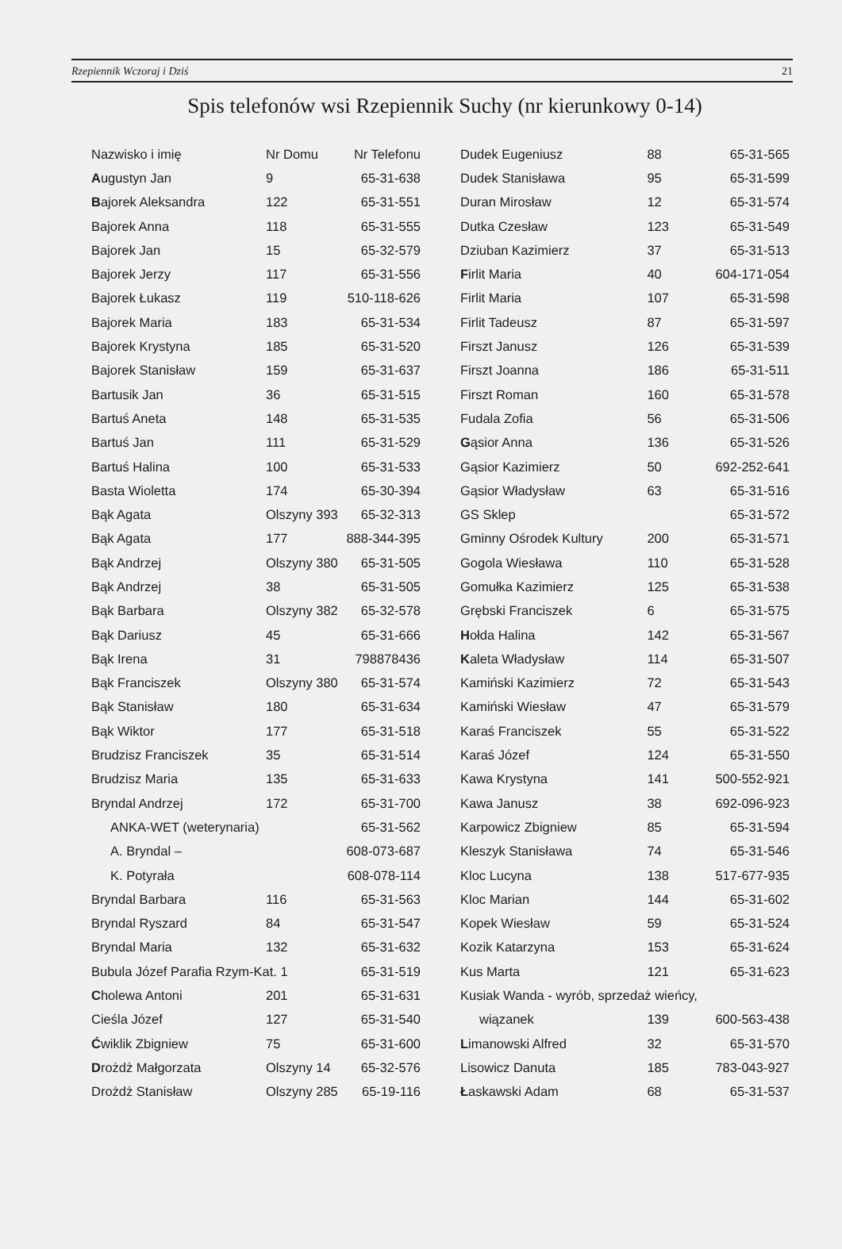Rzepiennik Wczoraj i Dziś 21
Spis telefonów wsi Rzepiennik Suchy (nr kierunkowy 0-14)
| Nazwisko i imię | Nr Domu | Nr Telefonu |
| A ugustyn Jan | 9 | 65-31-638 |
| B ajorek Aleksandra | 122 | 65-31-551 |
| Bajorek Anna | 118 | 65-31-555 |
| Bajorek Jan | 15 | 65-32-579 |
| Bajorek Jerzy | 117 | 65-31-556 |
| Bajorek Łukasz | 119 | 510-118-626 |
| Bajorek Maria | 183 | 65-31-534 |
| Bajorek Krystyna | 185 | 65-31-520 |
| Bajorek Stanisław | 159 | 65-31-637 |
| Bartusik Jan | 36 | 65-31-515 |
| Bartuś Aneta | 148 | 65-31-535 |
| Bartuś Jan | 111 | 65-31-529 |
| Bartuś Halina | 100 | 65-31-533 |
| Basta Wioletta | 174 | 65-30-394 |
| Bąk Agata | Olszyny 393 | 65-32-313 |
| Bąk Agata | 177 | 888-344-395 |
| Bąk Andrzej | Olszyny 380 | 65-31-505 |
| Bąk Andrzej | 38 | 65-31-505 |
| Bąk Barbara | Olszyny 382 | 65-32-578 |
| Bąk Dariusz | 45 | 65-31-666 |
| Bąk Irena | 31 | 798878436 |
| Bąk Franciszek | Olszyny 380 | 65-31-574 |
| Bąk Stanisław | 180 | 65-31-634 |
| Bąk Wiktor | 177 | 65-31-518 |
| Brudzisz Franciszek | 35 | 65-31-514 |
| Brudzisz Maria | 135 | 65-31-633 |
| Bryndal Andrzej | 172 | 65-31-700 |
| ANKA-WET (weterynaria) | | 65-31-562 |
| A. Bryndal – | | 608-073-687 |
| K. Potyrała | | 608-078-114 |
| Bryndal Barbara | 116 | 65-31-563 |
| Bryndal Ryszard | 84 | 65-31-547 |
| Bryndal Maria | 132 | 65-31-632 |
| Bubula Józef Parafia Rzym-Kat. 1 | | 65-31-519 |
| C holewa Antoni | 201 | 65-31-631 |
| Cieśla Józef | 127 | 65-31-540 |
| Ć wiklik Zbigniew | 75 | 65-31-600 |
| D rożdż Małgorzata | Olszyny 14 | 65-32-576 |
| Drożdż Stanisław | Olszyny 285 | 65-19-116 |
| Dudek Eugeniusz | 88 | 65-31-565 |
| Dudek Stanisława | 95 | 65-31-599 |
| Duran Mirosław | 12 | 65-31-574 |
| Dutka Czesław | 123 | 65-31-549 |
| Dziuban Kazimierz | 37 | 65-31-513 |
| F irlit Maria | 40 | 604-171-054 |
| Firlit Maria | 107 | 65-31-598 |
| Firlit Tadeusz | 87 | 65-31-597 |
| Firszt Janusz | 126 | 65-31-539 |
| Firszt Joanna | 186 | 65-31-511 |
| Firszt Roman | 160 | 65-31-578 |
| Fudala Zofia | 56 | 65-31-506 |
| G ąsior Anna | 136 | 65-31-526 |
| Gąsior Kazimierz | 50 | 692-252-641 |
| Gąsior Władysław | 63 | 65-31-516 |
| GS Sklep | | 65-31-572 |
| Gminny Ośrodek Kultury | 200 | 65-31-571 |
| Gogola Wiesława | 110 | 65-31-528 |
| Gomułka Kazimierz | 125 | 65-31-538 |
| Grębski Franciszek | 6 | 65-31-575 |
| H ołda Halina | 142 | 65-31-567 |
| K aleta Władysław | 114 | 65-31-507 |
| Kamiński Kazimierz | 72 | 65-31-543 |
| Kamiński Wiesław | 47 | 65-31-579 |
| Karaś Franciszek | 55 | 65-31-522 |
| Karaś Józef | 124 | 65-31-550 |
| Kawa Krystyna | 141 | 500-552-921 |
| Kawa Janusz | 38 | 692-096-923 |
| Karpowicz Zbigniew | 85 | 65-31-594 |
| Kleszyk Stanisława | 74 | 65-31-546 |
| Kloc Lucyna | 138 | 517-677-935 |
| Kloc Marian | 144 | 65-31-602 |
| Kopek Wiesław | 59 | 65-31-524 |
| Kozik Katarzyna | 153 | 65-31-624 |
| Kus Marta | 121 | 65-31-623 |
| Kusiak Wanda - wyrób, sprzedaż wieńcy, | | |
| wiązanek | 139 | 600-563-438 |
| L imanowski Alfred | 32 | 65-31-570 |
| Lisowicz Danuta | 185 | 783-043-927 |
| Ł askawski Adam | 68 | 65-31-537 |